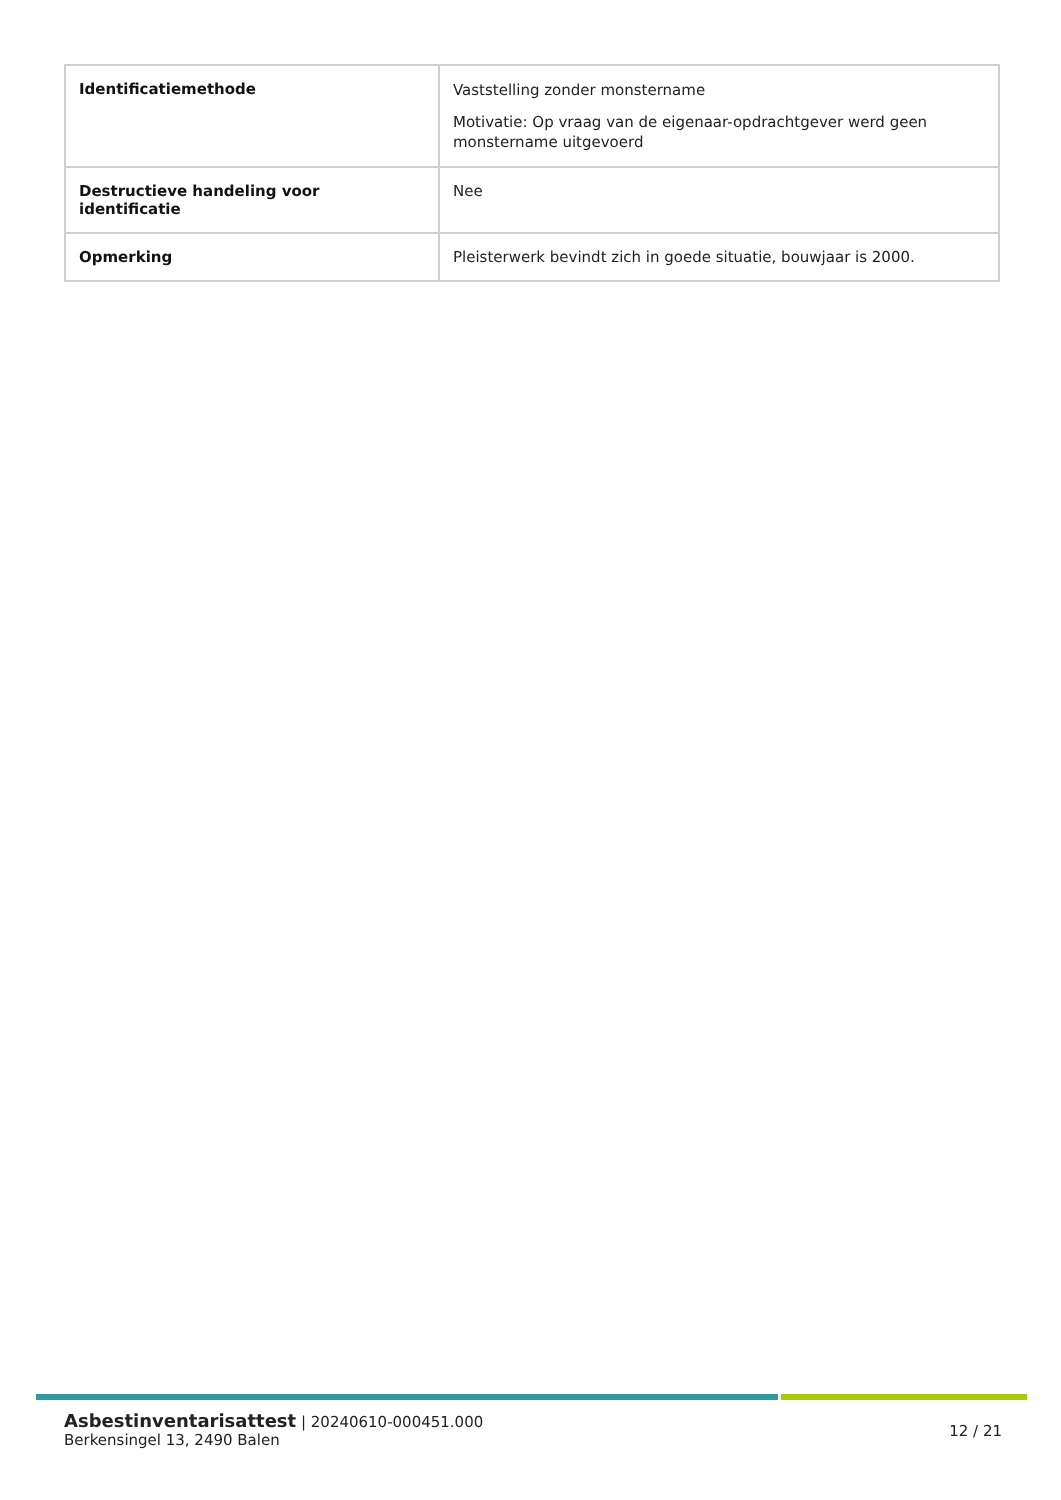| Identificatiemethode | Vaststelling zonder monstername Motivatie: Op vraag van de eigenaar-opdrachtgever werd geen monstername uitgevoerd |
| Destructieve handeling voor identificatie | Nee |
| Opmerking | Pleisterwerk bevindt zich in goede situatie, bouwjaar is 2000. |
Asbestinventarisattest | 20240610-000451.000
Berkensingel 13, 2490 Balen
12 / 21